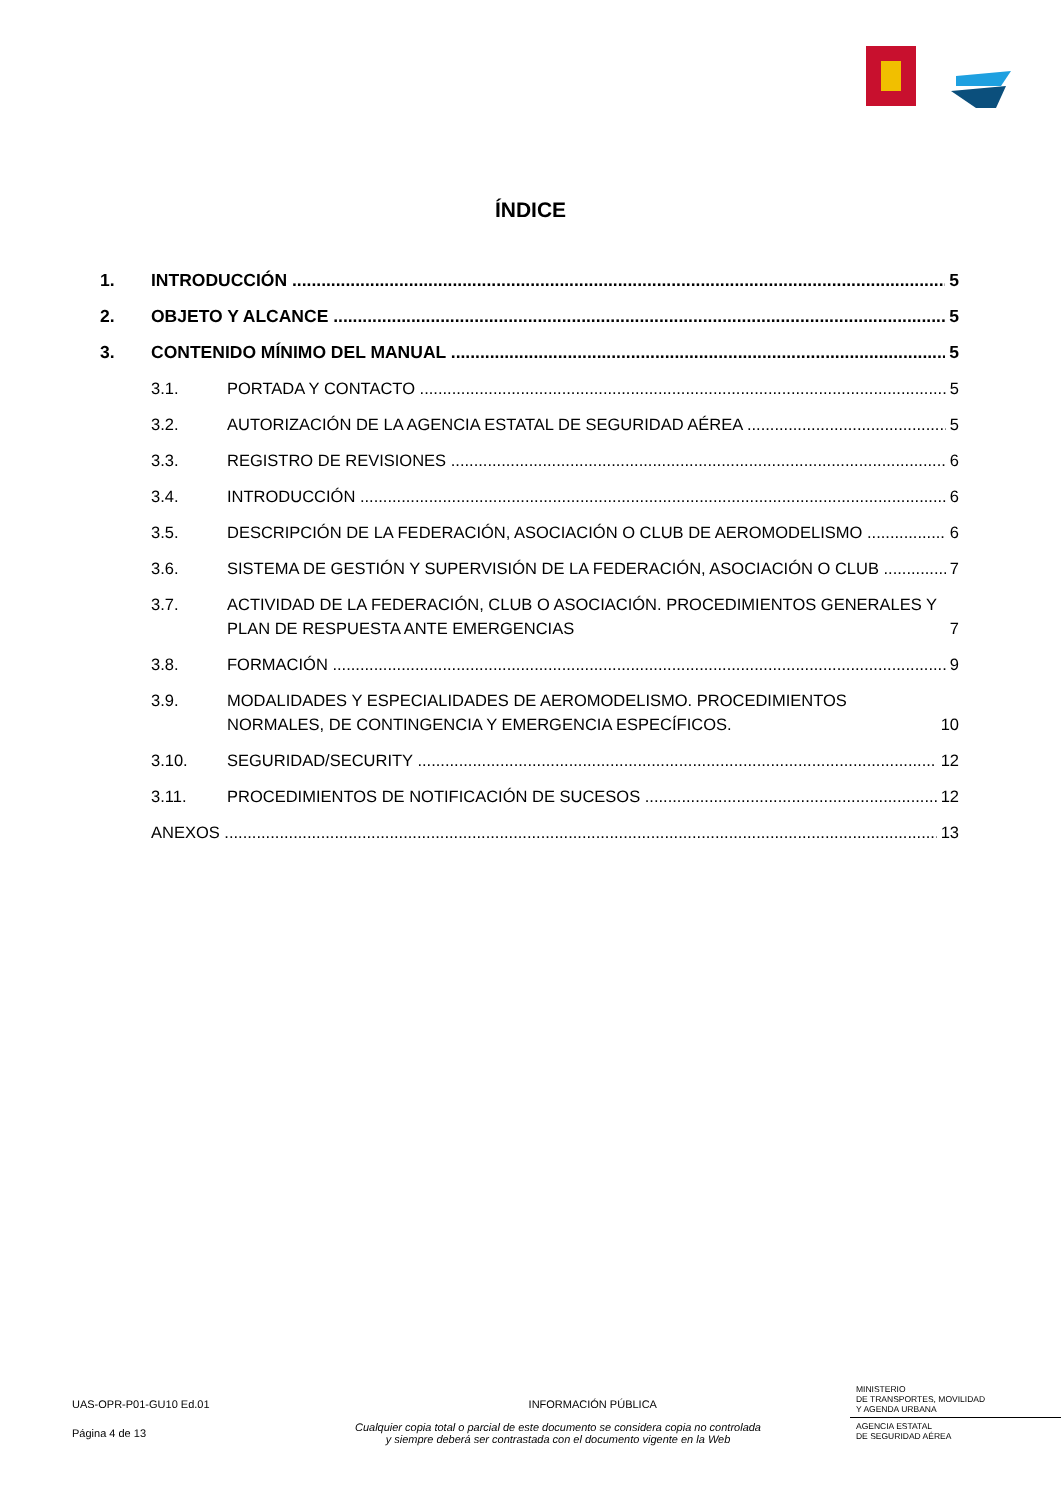ÍNDICE
1. INTRODUCCIÓN 5
2. OBJETO Y ALCANCE 5
3. CONTENIDO MÍNIMO DEL MANUAL 5
3.1. PORTADA Y CONTACTO 5
3.2. AUTORIZACIÓN DE LA AGENCIA ESTATAL DE SEGURIDAD AÉREA 5
3.3. REGISTRO DE REVISIONES 6
3.4. INTRODUCCIÓN 6
3.5. DESCRIPCIÓN DE LA FEDERACIÓN, ASOCIACIÓN O CLUB DE AEROMODELISMO 6
3.6. SISTEMA DE GESTIÓN Y SUPERVISIÓN DE LA FEDERACIÓN, ASOCIACIÓN O CLUB 7
3.7. ACTIVIDAD DE LA FEDERACIÓN, CLUB O ASOCIACIÓN. PROCEDIMIENTOS GENERALES Y PLAN DE RESPUESTA ANTE EMERGENCIAS 7
3.8. FORMACIÓN 9
3.9. MODALIDADES Y ESPECIALIDADES DE AEROMODELISMO. PROCEDIMIENTOS NORMALES, DE CONTINGENCIA Y EMERGENCIA ESPECÍFICOS. 10
3.10. SEGURIDAD/SECURITY 12
3.11. PROCEDIMIENTOS DE NOTIFICACIÓN DE SUCESOS 12
ANEXOS 13
UAS-OPR-P01-GU10 Ed.01 INFORMACIÓN PÚBLICA
MINISTERIO
DE TRANSPORTES, MOVILIDAD
Y AGENDA URBANA
AGENCIA ESTATAL
DE SEGURIDAD AÉREA
Página 4 de 13 Cualquier copia total o parcial de este documento se considera copia no controlada
y siempre deberá ser contrastada con el documento vigente en la Web